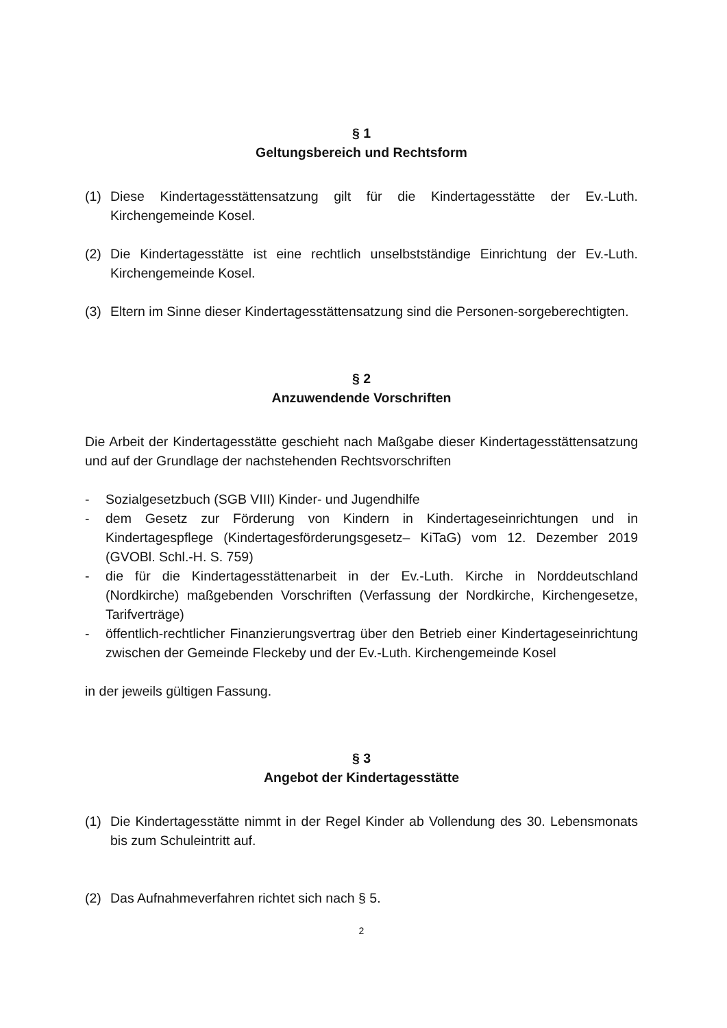§ 1
Geltungsbereich und Rechtsform
(1) Diese Kindertagesstättensatzung gilt für die Kindertagesstätte der Ev.-Luth. Kirchengemeinde Kosel.
(2) Die Kindertagesstätte ist eine rechtlich unselbstständige Einrichtung der Ev.-Luth. Kirchengemeinde Kosel.
(3) Eltern im Sinne dieser Kindertagesstättensatzung sind die Personen-sorgeberechtigten.
§ 2
Anzuwendende Vorschriften
Die Arbeit der Kindertagesstätte geschieht nach Maßgabe dieser Kindertagesstättensatzung und auf der Grundlage der nachstehenden Rechtsvorschriften
- Sozialgesetzbuch (SGB VIII) Kinder- und Jugendhilfe
- dem Gesetz zur Förderung von Kindern in Kindertageseinrichtungen und in Kindertagespflege (Kindertagesförderungsgesetz– KiTaG) vom 12. Dezember 2019 (GVOBl. Schl.-H. S. 759)
- die für die Kindertagesstättenarbeit in der Ev.-Luth. Kirche in Norddeutschland (Nordkirche) maßgebenden Vorschriften (Verfassung der Nordkirche, Kirchengesetze, Tarifverträge)
- öffentlich-rechtlicher Finanzierungsvertrag über den Betrieb einer Kindertageseinrichtung zwischen der Gemeinde Fleckeby und der Ev.-Luth. Kirchengemeinde Kosel
in der jeweils gültigen Fassung.
§ 3
Angebot der Kindertagesstätte
(1) Die Kindertagesstätte nimmt in der Regel Kinder ab Vollendung des 30. Lebensmonats bis zum Schuleintritt auf.
(2) Das Aufnahmeverfahren richtet sich nach § 5.
2